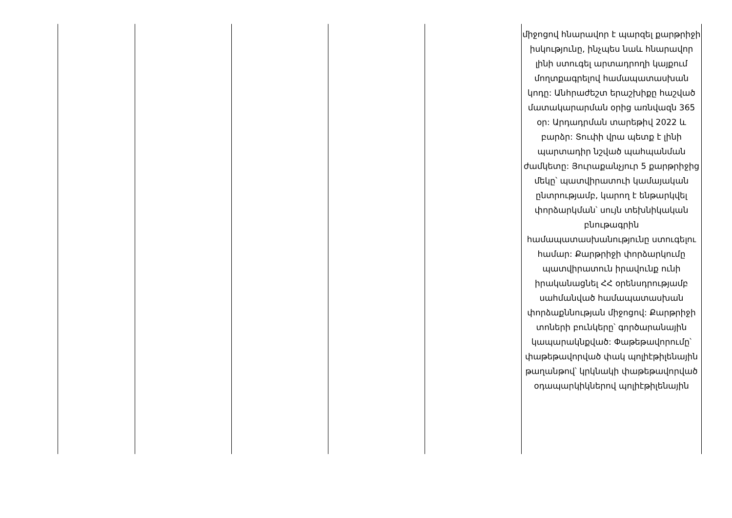| | | | | | միջոցով հնարավոր է պարզել քարթրիջի իսկությունը, ինչպես նաև հնարավոր լինի ստուգել արտադրողի կայքում մողտքագրելով համապատասխան կոդը: Անհրաժեշտ երաշխիքը հաշված մատակարարման օրից առնվազն 365 օր: Արդադրման տարեթիվ 2022 և բարձր: Տուփի վրա պետք է լինի պարտադիր նշված պահպանման ժամկետը: Յուրաքանչյուր 5 քարթրիջից մեկը՝ պատվիրատուի կամայական ընտրությամբ, կարող է ենթարկվել փորձարկման՝ սույն տեխնիկական բնութագրին համապատասխանությունը ստուգելու համար: Քարթրիջի փորձարկումը պատվիրատուն իրավունք ունի իրականացնել ՀՀ օրենսդրությամբ սահմանված համապատասխան փորձաքննության միջոցով: Քարթրիջի տոների բունկերը՝ գործարանային կապարակնքված: Փաթեթավորումը՝ փաթեթավորված փակ պոլիէթիլենային թաղանթով՝ կրկնակի փաթեթավորված օդապարկիկներով պոլիէթիլենային |